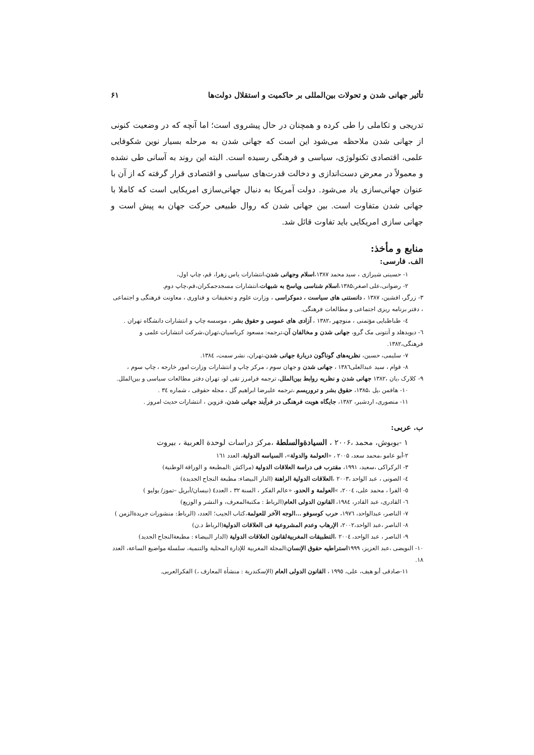تأثیر جهانی شدن و تحولات بین‌المللی بر حاکمیت و استقلال دولت‌ها ۶۱
تدریجی و تکاملی را طی کرده و همچنان در حال پیشروی است؛ اما آنچه که در وضعیت کنونی از جهانی شدن ملاحظه می‌شود این است که جهانی شدن به مرحله بسیار نوین شکوفایی علمی، اقتصادی تکنولوژی، سیاسی و فرهنگی رسیده است. البته این روند به آسانی طی نشده و معمولاً در معرض دست‌اندازی و دخالت قدرت‌های سیاسی و اقتصادی قرار گرفته که از آن با عنوان جهانی‌سازی یاد می‌شود. دولت آمریکا به دنبال جهانی‌سازی امریکایی است که کاملا با جهانی شدن متفاوت است. بین جهانی شدن که روال طبیعی حرکت جهان به پیش است و جهانی سازی امریکایی باید تفاوت قائل شد.
منابع و مأخذ:
الف. فارسی:
۱- حسینی شیرازی ، سید محمد ۱۳۸۷،اسلام وجهانی شدن،انتشارات یاس زهرا، قم، چاپ اول،
۲- رضوانی،علی اصغر،۱۳۸۵،اسلام شناسی وپاسخ به شبهات،انتشارات مسجدجمکران،قم،چاپ دوم.
۳- زرگر، افشین، ۱۳۸۷ ، دانستنی های سیاست ، دموکراسی ، وزارت علوم و تحقیقات و فناوری ، معاونت فرهنگی و اجتماعی ، دفتر برنامه ریزی اجتماعی و مطالعات فرهنگی.
٤- طباطبایی مؤتمنی ، منوچهر ،۱۳۸۲ ، آزادی های عمومی و حقوق بشر ، موسسه چاپ و انتشارات دانشگاه تهران .
٦- دیویدهلد و آنتونی مک گرو، جهانی شدن و مخالفان آن،ترجمه: مسعود کرباسیان،تهران،شرکت انتشارات علمی و فرهنگی،۱۳۸۲.
۷- سلیمی، حسین، نظریه‌های گوناگون دربارهٔ جهانی شدن،تهران، نشر سمت، ۱۳۸٤.
۸- قوام ، سید عبدالعلی۱۳۸٦ ، جهانی شدن و جهان سوم ، مرکز چاپ و انتشارات وزارت امور خارجه ، چاپ سوم ،
۹- کلارک ،یان ،۱۳۸۲ جهانی شدن و نظریه روابط بین‌الملل، ترجمه فرامرز تقی لو، تهران دفتر مطالعات سیاسی و بین‌الملل.
۱۰- هافمن ،پل ،۱۳۸۵، حقوق بشر و تروریسم ،ترجمه علیرضا ابراهیم گل ، مجله حقوقی ، شماره ۳٤ .
۱۱- منصوری، اردشیر، ۱۳۸۲، جایگاه هویت فرهنگی در فرآیند جهانی شدن، قزوین ، انتشارات حدیث امروز .
ب. عربی:
۱ -بوبوش، محمد ،۲۰۰۶ ، السیادةوالسلطة ،مرکز دراسات لوحدة العربیة ، بیروت
۲-أبو عامو ،محمد سعد، ۲۰۰۵ ، «العولمة والدولة»، السیاسه الدولیة، العدد ۱٦۱
۳- الرکراکی ،سعید، ۱۹۹۱، مقترب فی دراسة العلاقات الدولیة (مراکش :المطبعة و الوراقة الوطنیة)
٤- الصونی ، عبد الواحد ،۲۰۰۳ ،العلاقات الدولیة الراهنة (الدار البیضاء: مطبعة النجاح الجدیدة)
٥- الفرا ، محمد علی، ۲۰۰٤، »العولمة و الحدو، «عالم الفکر ، السنة ۳۲ ، العدد٤ (نیسان/أبریل –تموز/ یولیو )
٦- القادری، عبد القادر، ۱۹۸٤، القانون الدولی العام(الرباط : مکتبةالمعرف، و النشر و الوزیع)
۷- الناصر، عبدالواحد، ۱۹۷٦، حرب کوسوفو ...الوجه الآخر للعولمة،کتاب الجیب؛ العدد، (الرباط: منشورات جریدةالزمن )
۸- الناصر ،عبد الواحد،۲۰۰۲، الإرهاب وعدم المشروعیة فی العلاقات الدولیة(الرباط د.ن)
۹- الناصر ، عبد الواحد، ۲۰۰٤ ،التطبیقات المغربیةلقانون العلاقات الدولیة (الدار البیضاء : مطبعةالنجاح الجدید)
۱۰- النویضی ،عبد العزیز، ۱۹۹۹استراطیه حقوق الإنسان:المجلة المغربیة للإدارة المحلیة والتنمیة، سلسلة مواضیع الساعة، العدد ۱۸.
۱۱-صادقی أبو هیف، علی، ۱۹۹٥ ، القانون الدولی العام (الإسکندریة : منشأة المعارف ،) الفکرالعربی.